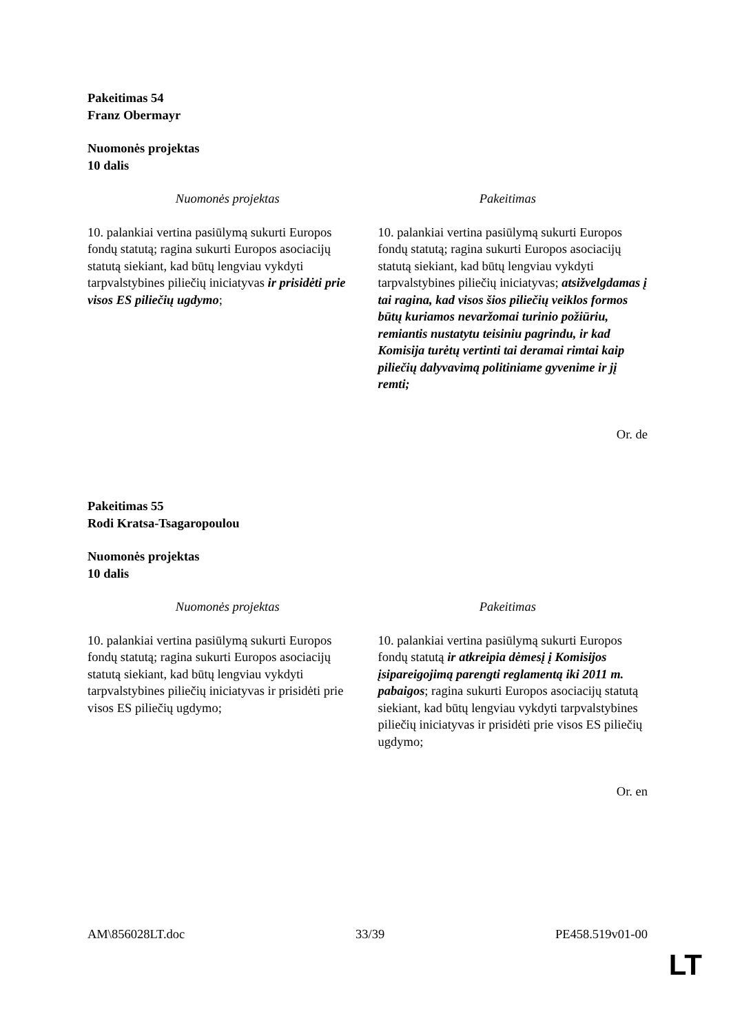Pakeitimas 54
Franz Obermayr
Nuomonės projektas
10 dalis
| Nuomonės projektas | Pakeitimas |
| --- | --- |
| 10. palankiai vertina pasiūlymą sukurti Europos fondų statutą; ragina sukurti Europos asociacijų statutą siekiant, kad būtų lengviau vykdyti tarpvalstybines piliečių iniciatyvas ir prisidėti prie visos ES piliečių ugdymo ; | 10. palankiai vertina pasiūlymą sukurti Europos fondų statutą; ragina sukurti Europos asociacijų statutą siekiant, kad būtų lengviau vykdyti tarpvalstybines piliečių iniciatyvas; atsižvelgdamas į tai ragina, kad visos šios piliečių veiklos formos būtų kuriamos nevaržomai turinio požiūriu, remiantis nustatytu teisiniu pagrindu, ir kad Komisija turėtų vertinti tai deramai rimtai kaip piliečių dalyvavimą politiniame gyvenime ir jį remti; |
Or. de
Pakeitimas 55
Rodi Kratsa-Tsagaropoulou
Nuomonės projektas
10 dalis
| Nuomonės projektas | Pakeitimas |
| --- | --- |
| 10. palankiai vertina pasiūlymą sukurti Europos fondų statutą; ragina sukurti Europos asociacijų statutą siekiant, kad būtų lengviau vykdyti tarpvalstybines piliečių iniciatyvas ir prisidėti prie visos ES piliečių ugdymo; | 10. palankiai vertina pasiūlymą sukurti Europos fondų statutą ir atkreipia dėmesį į Komisijos įsipareigojimą parengti reglamentą iki 2011 m. pabaigos ; ragina sukurti Europos asociacijų statutą siekiant, kad būtų lengviau vykdyti tarpvalstybines piliečių iniciatyvas ir prisidėti prie visos ES piliečių ugdymo; |
Or. en
AM\856028LT.doc 33/39 PE458.519v01-00
LT